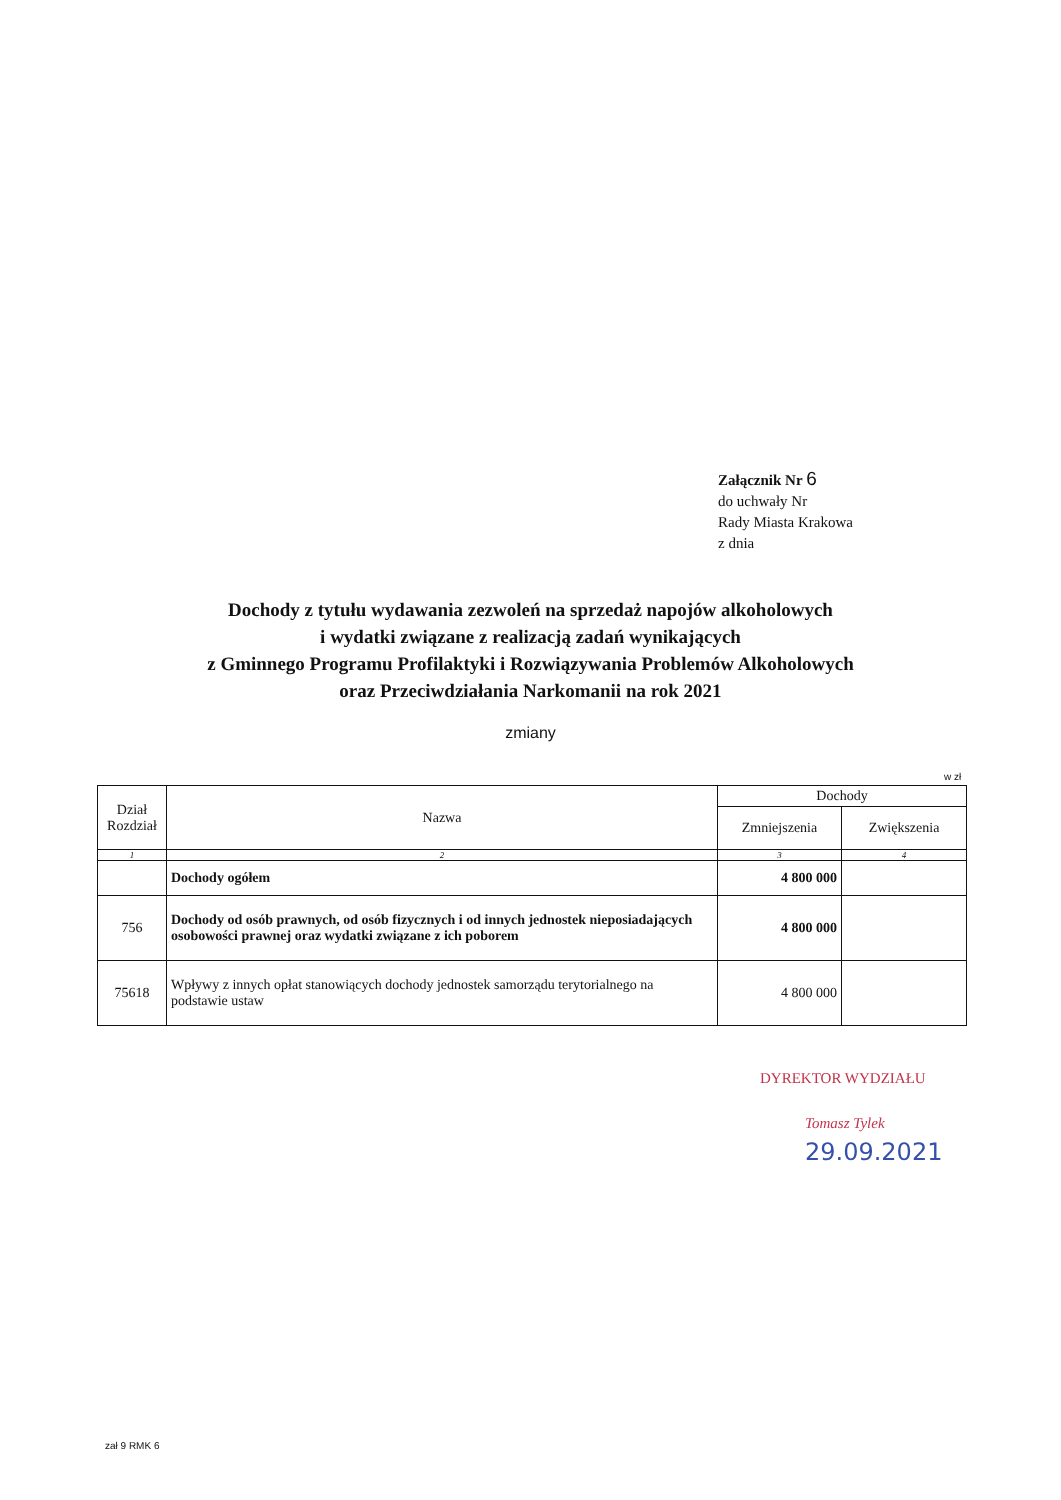Załącznik Nr 6
do uchwały Nr
Rady Miasta Krakowa
z dnia
Dochody z tytułu wydawania zezwoleń na sprzedaż napojów alkoholowych
i wydatki związane z realizacją zadań wynikających
z Gminnego Programu Profilaktyki i Rozwiązywania Problemów Alkoholowych
oraz Przeciwdziałania Narkomanii na rok 2021
zmiany
w zł
| Dział Rozdział | Nazwa | Dochody | |
| --- | --- | --- | --- |
| | | Zmniejszenia | Zwiększenia |
| 1 | 2 | 3 | 4 |
| | Dochody ogółem | 4 800 000 | |
| 756 | Dochody od osób prawnych, od osób fizycznych i od innych jednostek nieposiadających osobowości prawnej oraz wydatki związane z ich poborem | 4 800 000 | |
| 75618 | Wpływy z innych opłat stanowiących dochody jednostek samorządu terytorialnego na podstawie ustaw | 4 800 000 | |
DYREKTOR WYDZIAŁU
Tomasz Tylek
29.09.2021
zał 9 RMK 6